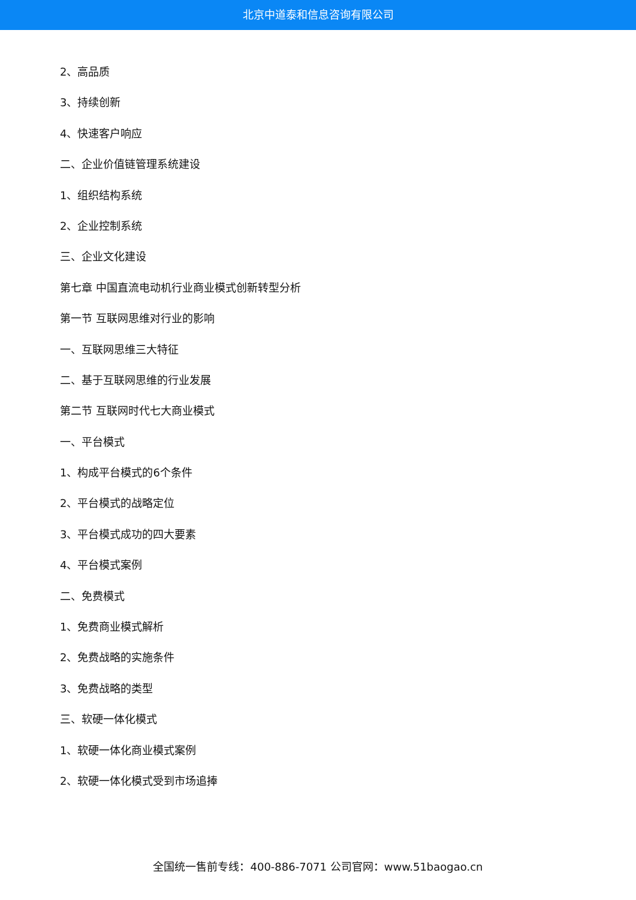北京中道泰和信息咨询有限公司
2、高品质
3、持续创新
4、快速客户响应
二、企业价值链管理系统建设
1、组织结构系统
2、企业控制系统
三、企业文化建设
第七章 中国直流电动机行业商业模式创新转型分析
第一节 互联网思维对行业的影响
一、互联网思维三大特征
二、基于互联网思维的行业发展
第二节 互联网时代七大商业模式
一、平台模式
1、构成平台模式的6个条件
2、平台模式的战略定位
3、平台模式成功的四大要素
4、平台模式案例
二、免费模式
1、免费商业模式解析
2、免费战略的实施条件
3、免费战略的类型
三、软硬一体化模式
1、软硬一体化商业模式案例
2、软硬一体化模式受到市场追捧
全国统一售前专线：400-886-7071 公司官网：www.51baogao.cn